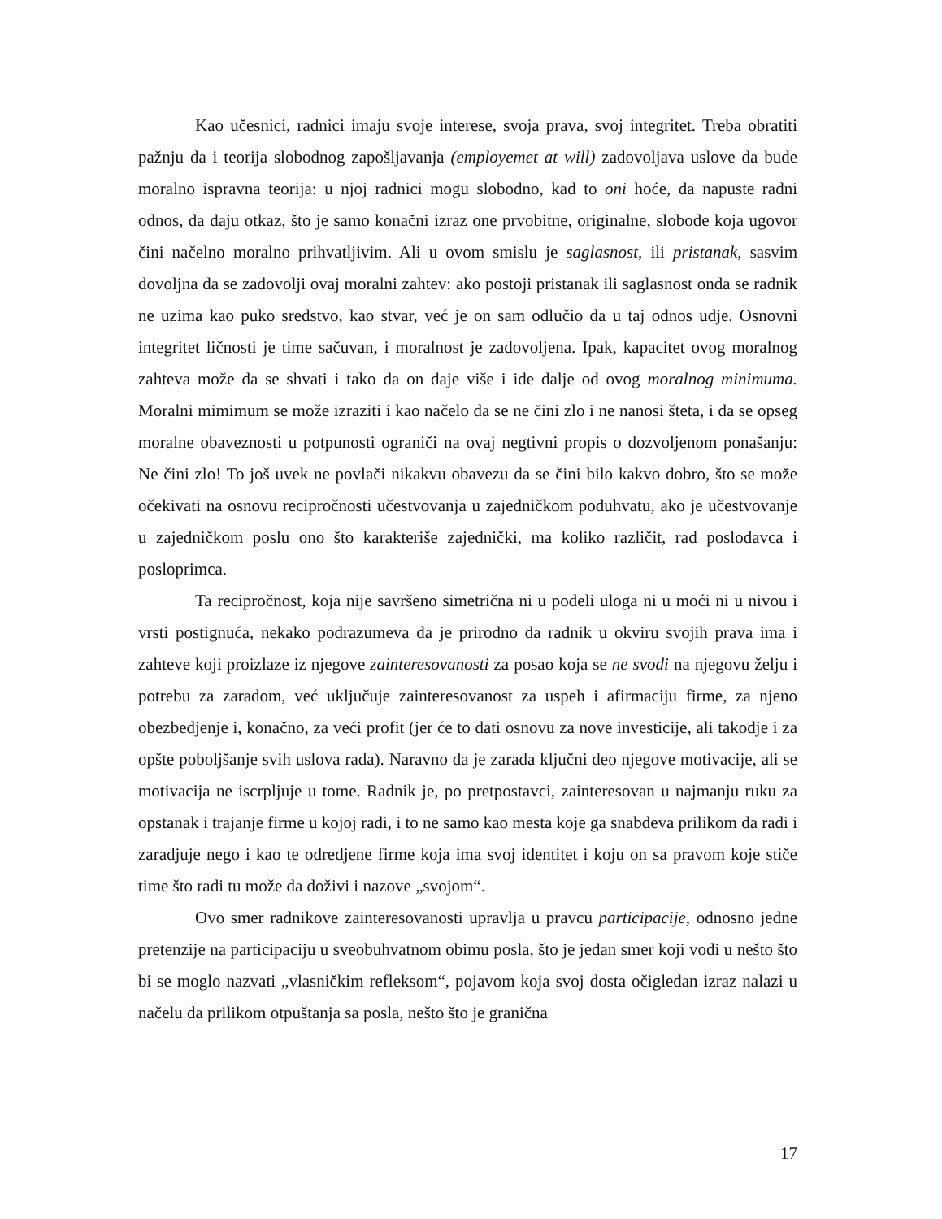Kao učesnici, radnici imaju svoje interese, svoja prava, svoj integritet. Treba obratiti pažnju da i teorija slobodnog zapošljavanja (employemet at will) zadovoljava uslove da bude moralno ispravna teorija: u njoj radnici mogu slobodno, kad to oni hoće, da napuste radni odnos, da daju otkaz, što je samo konačni izraz one prvobitne, originalne, slobode koja ugovor čini načelno moralno prihvatljivim. Ali u ovom smislu je saglasnost, ili pristanak, sasvim dovoljna da se zadovolji ovaj moralni zahtev: ako postoji pristanak ili saglasnost onda se radnik ne uzima kao puko sredstvo, kao stvar, već je on sam odlučio da u taj odnos udje. Osnovni integritet ličnosti je time sačuvan, i moralnost je zadovoljena. Ipak, kapacitet ovog moralnog zahteva može da se shvati i tako da on daje više i ide dalje od ovog moralnog minimuma. Moralni mimimum se može izraziti i kao načelo da se ne čini zlo i ne nanosi šteta, i da se opseg moralne obaveznosti u potpunosti ograniči na ovaj negtivni propis o dozvoljenom ponašanju: Ne čini zlo! To još uvek ne povlači nikakvu obavezu da se čini bilo kakvo dobro, što se može očekivati na osnovu recipročnosti učestvovanja u zajedničkom poduhvatu, ako je učestvovanje u zajedničkom poslu ono što karakteriše zajednički, ma koliko različit, rad poslodavca i posloprimca.
Ta recipročnost, koja nije savršeno simetrična ni u podeli uloga ni u moći ni u nivou i vrsti postignuća, nekako podrazumeva da je prirodno da radnik u okviru svojih prava ima i zahteve koji proizlaze iz njegove zainteresovanosti za posao koja se ne svodi na njegovu želju i potrebu za zaradom, već uključuje zainteresovanost za uspeh i afirmaciju firme, za njeno obezbedjenje i, konačno, za veći profit (jer će to dati osnovu za nove investicije, ali takodje i za opšte poboljšanje svih uslova rada). Naravno da je zarada ključni deo njegove motivacije, ali se motivacija ne iscrpljuje u tome. Radnik je, po pretpostavci, zainteresovan u najmanju ruku za opstanak i trajanje firme u kojoj radi, i to ne samo kao mesta koje ga snabdeva prilikom da radi i zaradjuje nego i kao te odredjene firme koja ima svoj identitet i koju on sa pravom koje stiče time što radi tu može da doživi i nazove „svojom“.
Ovo smer radnikove zainteresovanosti upravlja u pravcu participacije, odnosno jedne pretenzije na participaciju u sveobuhvatnom obimu posla, što je jedan smer koji vodi u nešto što bi se moglo nazvati „vlasničkim refleksom“, pojavom koja svoj dosta očigledan izraz nalazi u načelu da prilikom otpuštanja sa posla, nešto što je granična
17